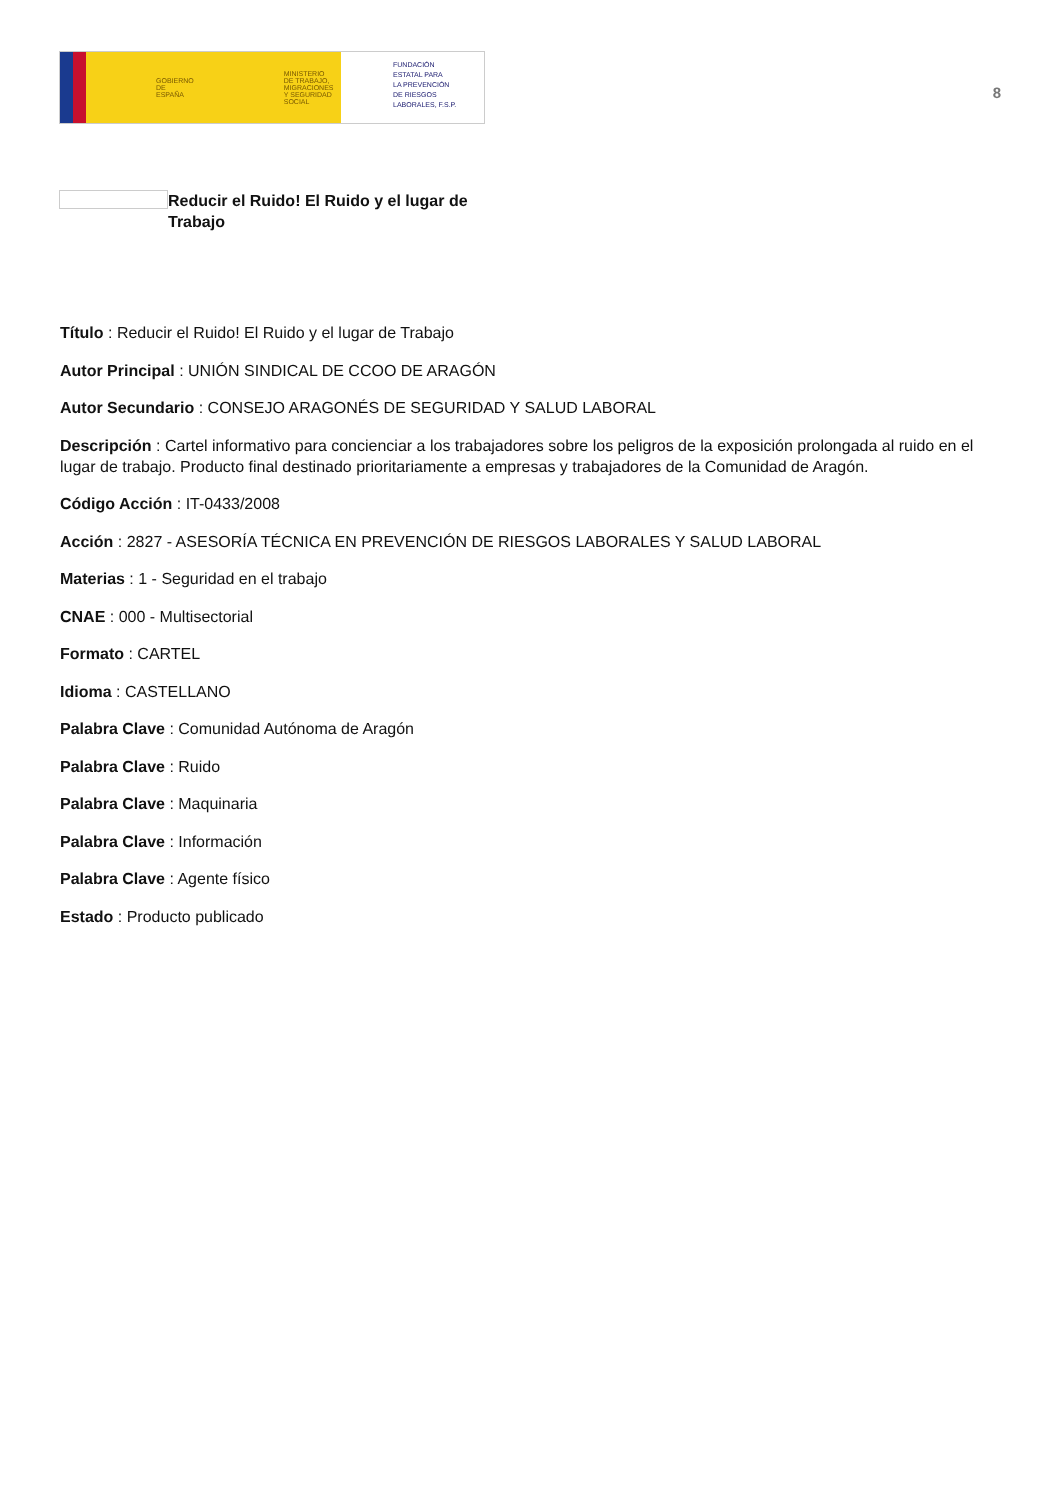GOBIERNO
DE ESPAÑA MINISTERIO
DE TRABAJO, MIGRACIONES
Y SEGURIDAD SOCIAL
FUNDACIÓN
ESTATAL PARA
LA PREVENCIÓN
DE RIESGOS
LABORALES, F.S.P.
8
Reducir el Ruido! El Ruido y el lugar de Trabajo
Título : Reducir el Ruido! El Ruido y el lugar de Trabajo
Autor Principal : UNIÓN SINDICAL DE CCOO DE ARAGÓN
Autor Secundario : CONSEJO ARAGONÉS DE SEGURIDAD Y SALUD LABORAL
Descripción : Cartel informativo para concienciar a los trabajadores sobre los peligros de la exposición prolongada al ruido en el lugar de trabajo. Producto final destinado prioritariamente a empresas y trabajadores de la Comunidad de Aragón.
Código Acción : IT-0433/2008
Acción : 2827 - ASESORÍA TÉCNICA EN PREVENCIÓN DE RIESGOS LABORALES Y SALUD LABORAL
Materias : 1 - Seguridad en el trabajo
CNAE : 000 - Multisectorial
Formato : CARTEL
Idioma : CASTELLANO
Palabra Clave : Comunidad Autónoma de Aragón
Palabra Clave : Ruido
Palabra Clave : Maquinaria
Palabra Clave : Información
Palabra Clave : Agente físico
Estado : Producto publicado